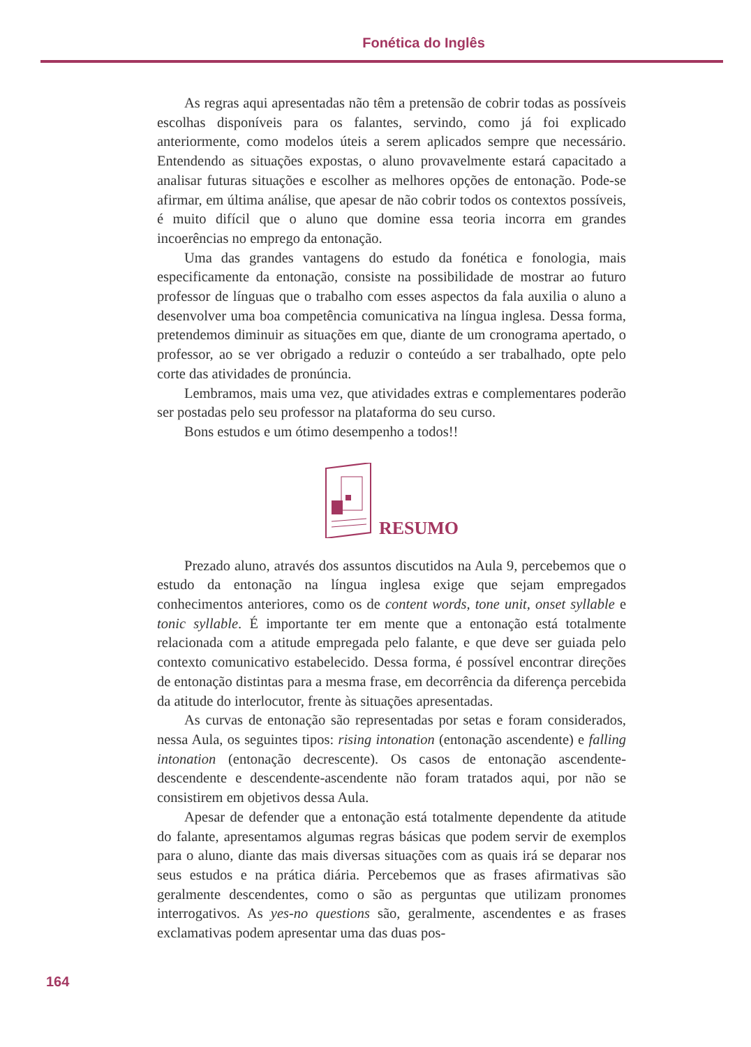Fonética do Inglês
As regras aqui apresentadas não têm a pretensão de cobrir todas as possíveis escolhas disponíveis para os falantes, servindo, como já foi explicado anteriormente, como modelos úteis a serem aplicados sempre que necessário. Entendendo as situações expostas, o aluno provavelmente estará capacitado a analisar futuras situações e escolher as melhores opções de entonação. Pode-se afirmar, em última análise, que apesar de não cobrir todos os contextos possíveis, é muito difícil que o aluno que domine essa teoria incorra em grandes incoerências no emprego da entonação.
Uma das grandes vantagens do estudo da fonética e fonologia, mais especificamente da entonação, consiste na possibilidade de mostrar ao futuro professor de línguas que o trabalho com esses aspectos da fala auxilia o aluno a desenvolver uma boa competência comunicativa na língua inglesa. Dessa forma, pretendemos diminuir as situações em que, diante de um cronograma apertado, o professor, ao se ver obrigado a reduzir o conteúdo a ser trabalhado, opte pelo corte das atividades de pronúncia.
Lembramos, mais uma vez, que atividades extras e complementares poderão ser postadas pelo seu professor na plataforma do seu curso.
Bons estudos e um ótimo desempenho a todos!!
RESUMO
Prezado aluno, através dos assuntos discutidos na Aula 9, percebemos que o estudo da entonação na língua inglesa exige que sejam empregados conhecimentos anteriores, como os de content words, tone unit, onset syllable e tonic syllable. É importante ter em mente que a entonação está totalmente relacionada com a atitude empregada pelo falante, e que deve ser guiada pelo contexto comunicativo estabelecido. Dessa forma, é possível encontrar direções de entonação distintas para a mesma frase, em decorrência da diferença percebida da atitude do interlocutor, frente às situações apresentadas.
As curvas de entonação são representadas por setas e foram considerados, nessa Aula, os seguintes tipos: rising intonation (entonação ascendente) e falling intonation (entonação decrescente). Os casos de entonação ascendente-descendente e descendente-ascendente não foram tratados aqui, por não se consistirem em objetivos dessa Aula.
Apesar de defender que a entonação está totalmente dependente da atitude do falante, apresentamos algumas regras básicas que podem servir de exemplos para o aluno, diante das mais diversas situações com as quais irá se deparar nos seus estudos e na prática diária. Percebemos que as frases afirmativas são geralmente descendentes, como o são as perguntas que utilizam pronomes interrogativos. As yes-no questions são, geralmente, ascendentes e as frases exclamativas podem apresentar uma das duas pos-
164